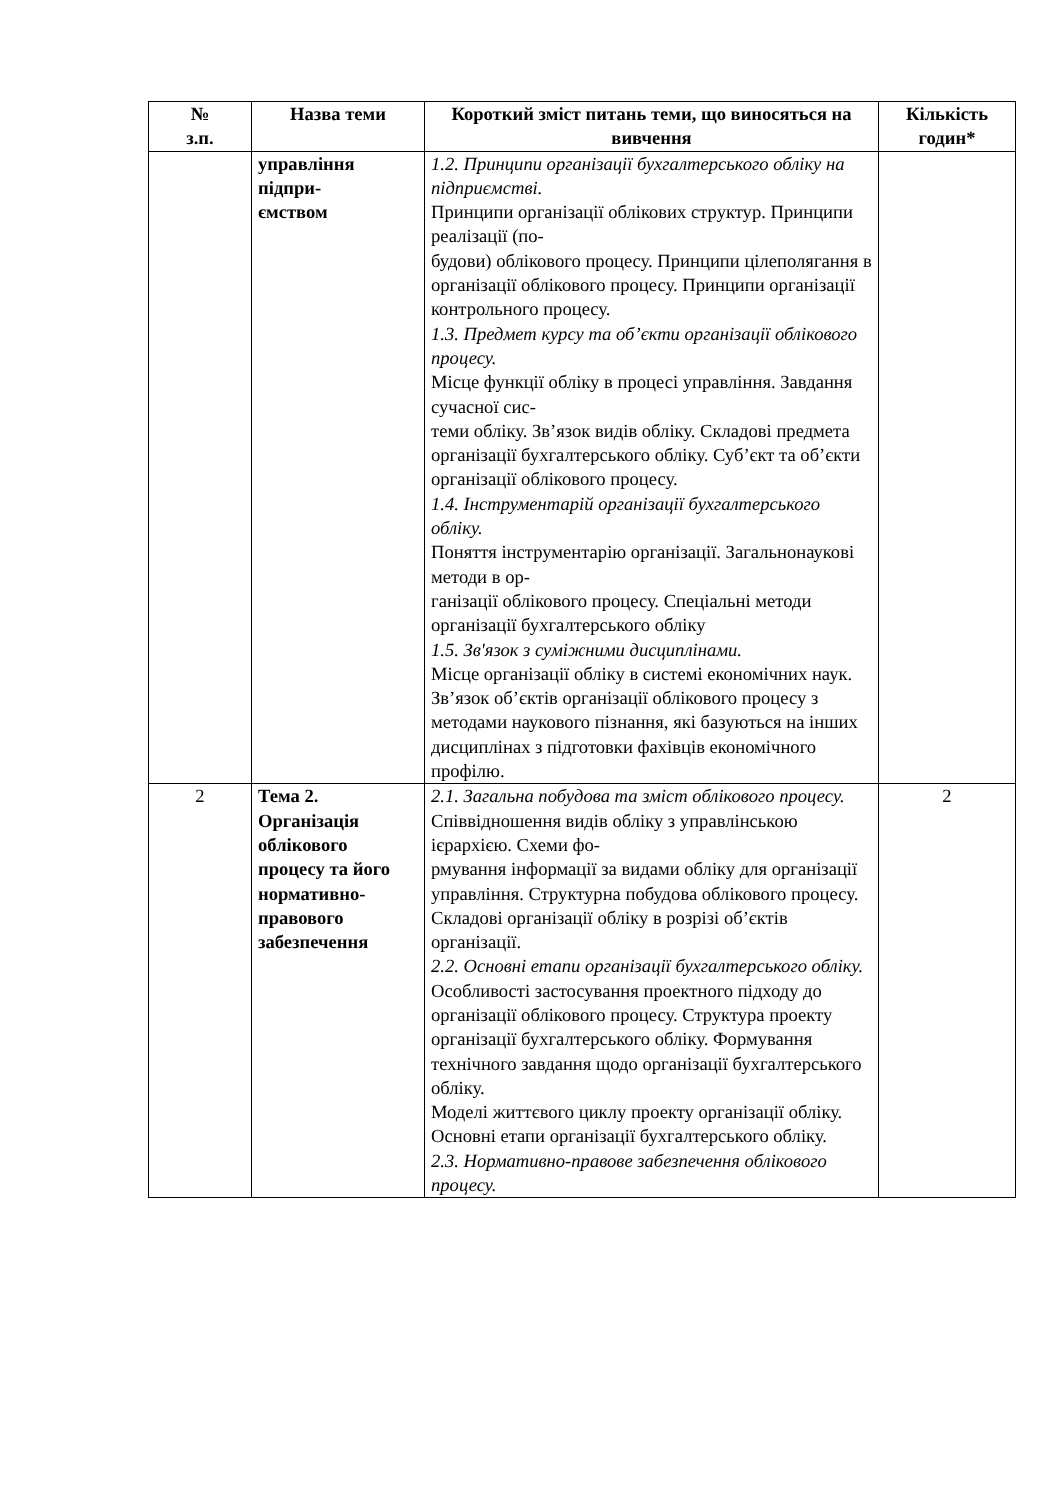| № з.п. | Назва теми | Короткий зміст питань теми, що виносяться на вивчення | Кількість годин* |
| --- | --- | --- | --- |
| | управління підпри- ємством | 1.2. Принципи організації бухгалтерського обліку на підприємстві. Принципи організації облікових структур. Принципи реалізації (по- будови) облікового процесу. Принципи цілеполягання в організації облікового процесу. Принципи організації контрольного процесу. 1.3. Предмет курсу та об’єкти організації облікового процесу. Місце функції обліку в процесі управління. Завдання сучасної сис- теми обліку. Зв’язок видів обліку. Складові предмета організації бухгалтерського обліку. Суб’єкт та об’єкти організації облікового процесу. 1.4. Інструментарій організації бухгалтерського обліку. Поняття інструментарію організації. Загальнонаукові методи в ор- ганізації облікового процесу. Спеціальні методи організації бухгалтерського обліку 1.5. Зв'язок з суміжними дисциплінами. Місце організації обліку в системі економічних наук. Зв’язок об’єктів організації облікового процесу з методами наукового пізнання, які базуються на інших дисциплінах з підготовки фахівців економічного профілю. | |
| 2 | Тема 2. Організація облікового процесу та його нормативно-правового забезпечення | 2.1. Загальна побудова та зміст облікового процесу. Співвідношення видів обліку з управлінською ієрархією. Схеми фо- рмування інформації за видами обліку для організації управління. Структурна побудова облікового процесу. Складові організації обліку в розрізі об’єктів організації. 2.2. Основні етапи організації бухгалтерського обліку. Особливості застосування проектного підходу до організації облікового процесу. Структура проекту організації бухгалтерського обліку. Формування технічного завдання щодо організації бухгалтерського обліку. Моделі життєвого циклу проекту організації обліку. Основні етапи організації бухгалтерського обліку. 2.3. Нормативно-правове забезпечення облікового процесу. | 2 |